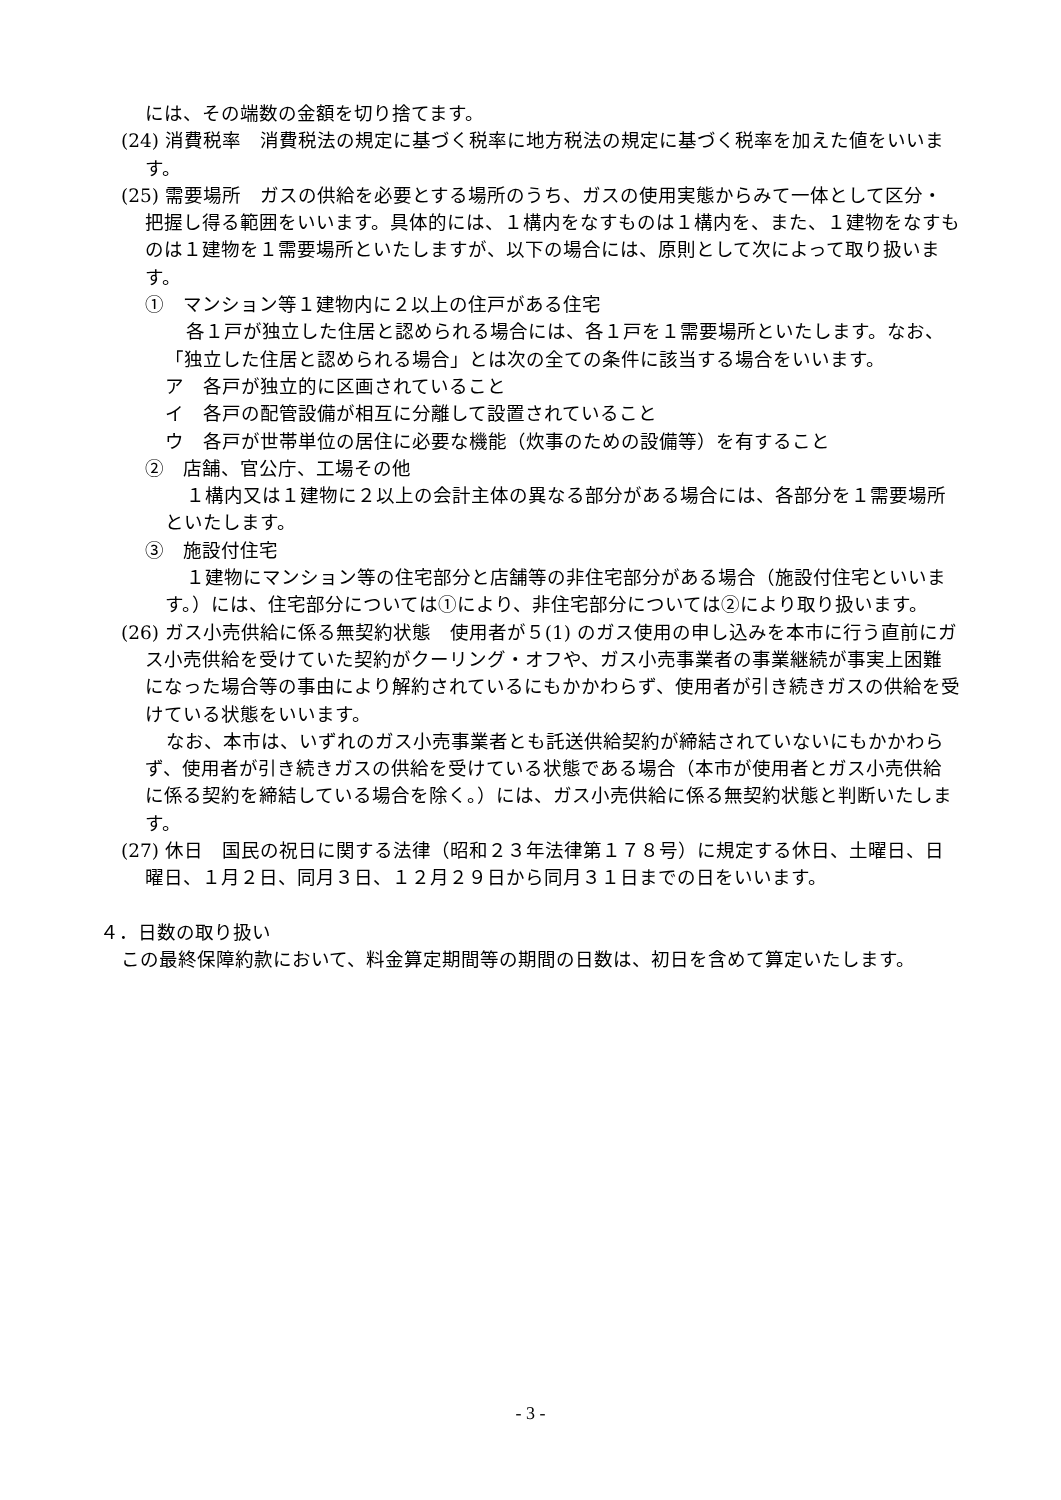には、その端数の金額を切り捨てます。
(24) 消費税率　消費税法の規定に基づく税率に地方税法の規定に基づく税率を加えた値をいいます。
(25) 需要場所　ガスの供給を必要とする場所のうち、ガスの使用実態からみて一体として区分・把握し得る範囲をいいます。具体的には、１構内をなすものは１構内を、また、１建物をなすものは１建物を１需要場所といたしますが、以下の場合には、原則として次によって取り扱います。
①　マンション等１建物内に２以上の住戸がある住宅
各１戸が独立した住居と認められる場合には、各１戸を１需要場所といたします。なお、「独立した住居と認められる場合」とは次の全ての条件に該当する場合をいいます。
ア　各戸が独立的に区画されていること
イ　各戸の配管設備が相互に分離して設置されていること
ウ　各戸が世帯単位の居住に必要な機能（炊事のための設備等）を有すること
②　店舗、官公庁、工場その他
１構内又は１建物に２以上の会計主体の異なる部分がある場合には、各部分を１需要場所といたします。
③　施設付住宅
１建物にマンション等の住宅部分と店舗等の非住宅部分がある場合（施設付住宅といいます。）には、住宅部分については①により、非住宅部分については②により取り扱います。
(26) ガス小売供給に係る無契約状態　使用者が５(1) のガス使用の申し込みを本市に行う直前にガス小売供給を受けていた契約がクーリング・オフや、ガス小売事業者の事業継続が事実上困難になった場合等の事由により解約されているにもかかわらず、使用者が引き続きガスの供給を受けている状態をいいます。
なお、本市は、いずれのガス小売事業者とも託送供給契約が締結されていないにもかかわらず、使用者が引き続きガスの供給を受けている状態である場合（本市が使用者とガス小売供給に係る契約を締結している場合を除く。）には、ガス小売供給に係る無契約状態と判断いたします。
(27) 休日　国民の祝日に関する法律（昭和２３年法律第１７８号）に規定する休日、土曜日、日曜日、１月２日、同月３日、１２月２９日から同月３１日までの日をいいます。
４．日数の取り扱い
この最終保障約款において、料金算定期間等の期間の日数は、初日を含めて算定いたします。
- 3 -